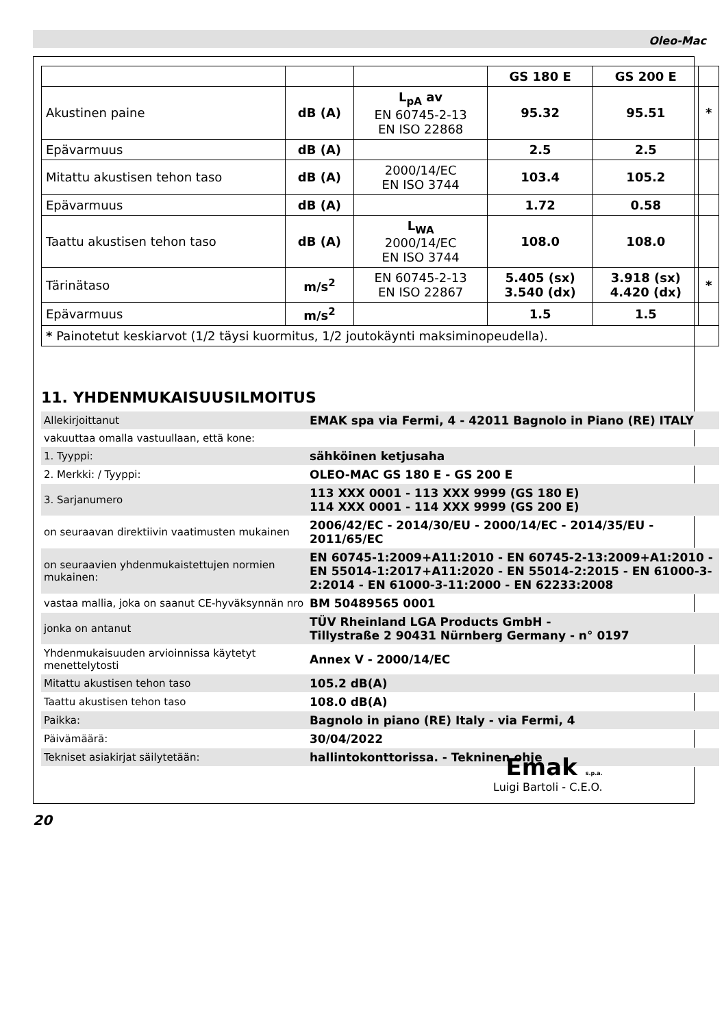Oleo-Mac
| | | | GS 180 E | GS 200 E | |
| --- | --- | --- | --- | --- | --- |
| Akustinen paine | dB (A) | L<sub>pA</sub> av EN 60745-2-13 EN ISO 22868 | 95.32 | 95.51 | * |
| Epävarmuus | dB (A) | | 2.5 | 2.5 | |
| Mitattu akustisen tehon taso | dB (A) | 2000/14/EC EN ISO 3744 | 103.4 | 105.2 | |
| Epävarmuus | dB (A) | | 1.72 | 0.58 | |
| Taattu akustisen tehon taso | dB (A) | L<sub>WA</sub> 2000/14/EC EN ISO 3744 | 108.0 | 108.0 | |
| Tärinätaso | m/s<sup>2</sup> | EN 60745-2-13 EN ISO 22867 | 5.405 (sx) 3.540 (dx) | 3.918 (sx) 4.420 (dx) | * |
| Epävarmuus | m/s<sup>2</sup> | | 1.5 | 1.5 | |
| * Painotetut keskiarvot (1/2 täysi kuormitus, 1/2 joutokäynti maksiminopeudella). | | | | | |
11. YHDENMUKAISUUSILMOITUS
| Allekirjoittanut | EMAK spa via Fermi, 4 - 42011 Bagnolo in Piano (RE) ITALY |
| vakuuttaa omalla vastuullaan, että kone: | |
| 1. Tyyppi: | sähköinen ketjusaha |
| 2. Merkki: / Tyyppi: | OLEO-MAC GS 180 E - GS 200 E |
| 3. Sarjanumero | 113 XXX 0001 - 113 XXX 9999 (GS 180 E) 114 XXX 0001 - 114 XXX 9999 (GS 200 E) |
| on seuraavan direktiivin vaatimusten mukainen | 2006/42/EC - 2014/30/EU - 2000/14/EC - 2014/35/EU - 2011/65/EC |
| on seuraavien yhdenmukaistettujen normien mukainen: | EN 60745-1:2009+A11:2010 - EN 60745-2-13:2009+A1:2010 - EN 55014-1:2017+A11:2020 - EN 55014-2:2015 - EN 61000-3-2:2014 - EN 61000-3-11:2000 - EN 62233:2008 |
| vastaa mallia, joka on saanut CE-hyväksynnän nro | BM 50489565 0001 |
| jonka on antanut | TÜV Rheinland LGA Products GmbH - Tillystraße 2 90431 Nürnberg Germany - n° 0197 |
| Yhdenmukaisuuden arvioinnissa käytetyt menettelytosti | Annex V - 2000/14/EC |
| Mitattu akustisen tehon taso | 105.2 dB(A) |
| Taattu akustisen tehon taso | 108.0 dB(A) |
| Paikka: | Bagnolo in piano (RE) Italy - via Fermi, 4 |
| Päivämäärä: | 30/04/2022 |
| Tekniset asiakirjat säilytetään: | hallintokonttorissa. - Tekninen ohje |
Emak s.p.a.
Luigi Bartoli - C.E.O.
20